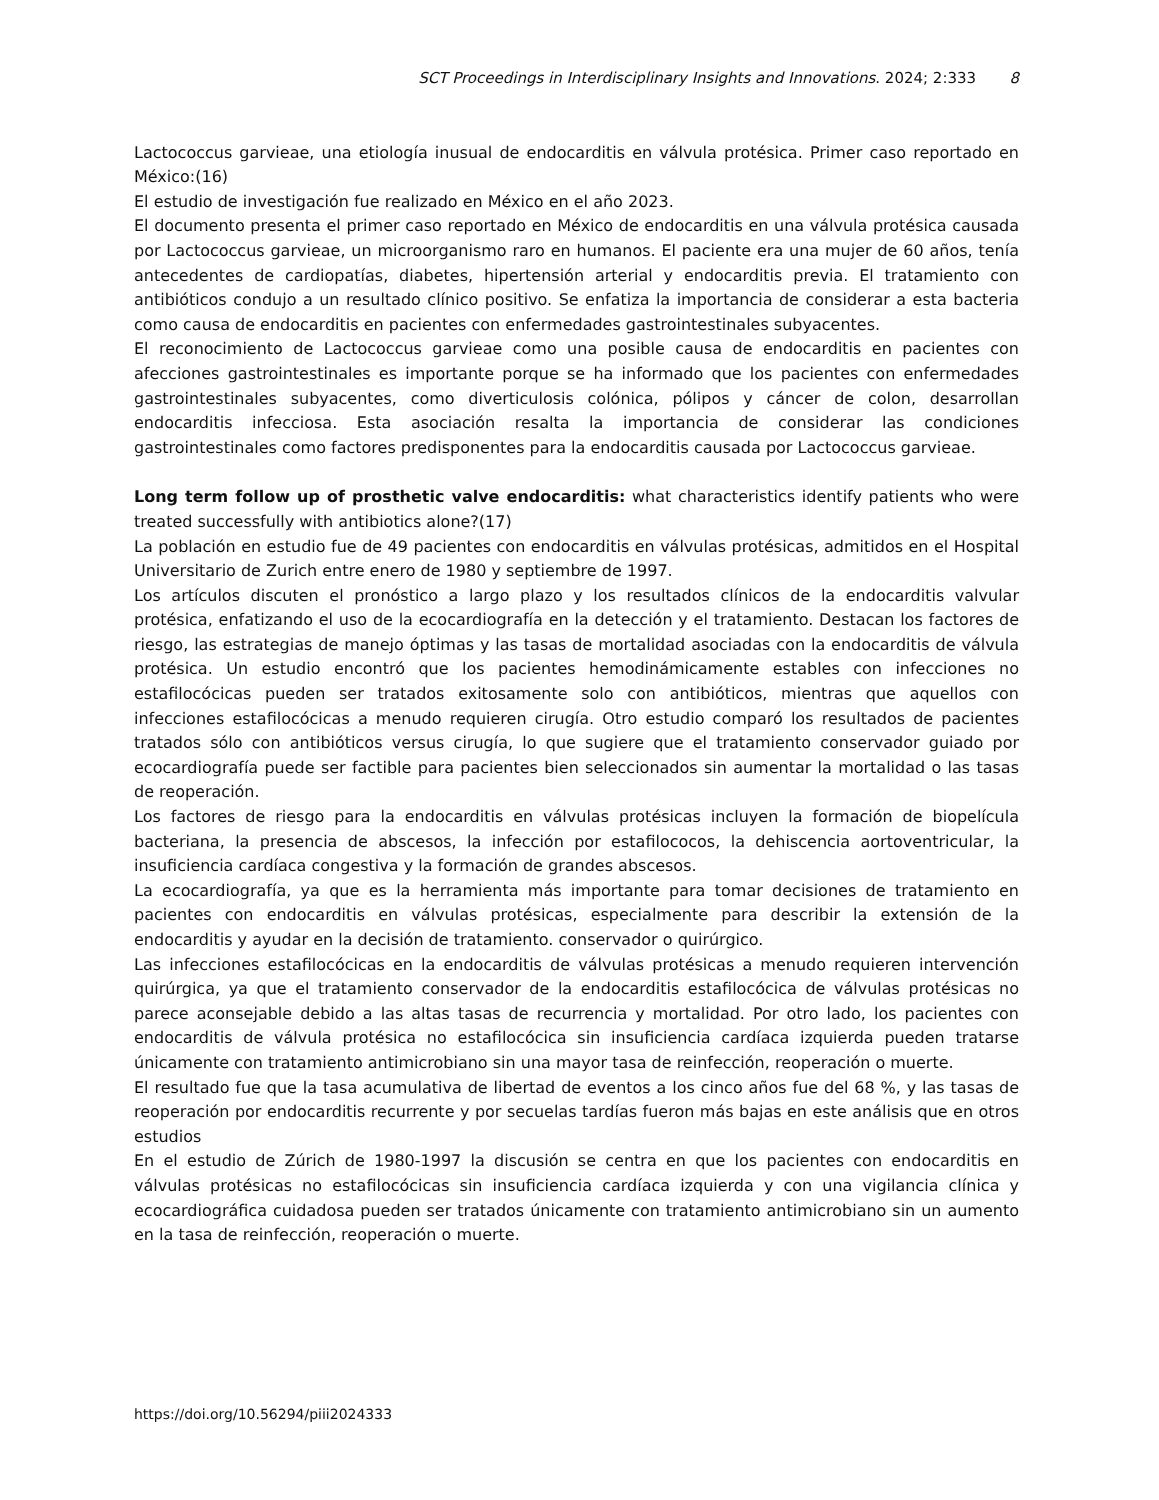SCT Proceedings in Interdisciplinary Insights and Innovations. 2024; 2:333 8
Lactococcus garvieae, una etiología inusual de endocarditis en válvula protésica. Primer caso reportado en México:(16)
El estudio de investigación fue realizado en México en el año 2023.
El documento presenta el primer caso reportado en México de endocarditis en una válvula protésica causada por Lactococcus garvieae, un microorganismo raro en humanos. El paciente era una mujer de 60 años, tenía antecedentes de cardiopatías, diabetes, hipertensión arterial y endocarditis previa. El tratamiento con antibióticos condujo a un resultado clínico positivo. Se enfatiza la importancia de considerar a esta bacteria como causa de endocarditis en pacientes con enfermedades gastrointestinales subyacentes.
El reconocimiento de Lactococcus garvieae como una posible causa de endocarditis en pacientes con afecciones gastrointestinales es importante porque se ha informado que los pacientes con enfermedades gastrointestinales subyacentes, como diverticulosis colónica, pólipos y cáncer de colon, desarrollan endocarditis infecciosa. Esta asociación resalta la importancia de considerar las condiciones gastrointestinales como factores predisponentes para la endocarditis causada por Lactococcus garvieae.
Long term follow up of prosthetic valve endocarditis: what characteristics identify patients who were treated successfully with antibiotics alone?(17)
La población en estudio fue de 49 pacientes con endocarditis en válvulas protésicas, admitidos en el Hospital Universitario de Zurich entre enero de 1980 y septiembre de 1997.
Los artículos discuten el pronóstico a largo plazo y los resultados clínicos de la endocarditis valvular protésica, enfatizando el uso de la ecocardiografía en la detección y el tratamiento. Destacan los factores de riesgo, las estrategias de manejo óptimas y las tasas de mortalidad asociadas con la endocarditis de válvula protésica. Un estudio encontró que los pacientes hemodinámicamente estables con infecciones no estafilocócicas pueden ser tratados exitosamente solo con antibióticos, mientras que aquellos con infecciones estafilocócicas a menudo requieren cirugía. Otro estudio comparó los resultados de pacientes tratados sólo con antibióticos versus cirugía, lo que sugiere que el tratamiento conservador guiado por ecocardiografía puede ser factible para pacientes bien seleccionados sin aumentar la mortalidad o las tasas de reoperación.
Los factores de riesgo para la endocarditis en válvulas protésicas incluyen la formación de biopelícula bacteriana, la presencia de abscesos, la infección por estafilococos, la dehiscencia aortoventricular, la insuficiencia cardíaca congestiva y la formación de grandes abscesos.
La ecocardiografía, ya que es la herramienta más importante para tomar decisiones de tratamiento en pacientes con endocarditis en válvulas protésicas, especialmente para describir la extensión de la endocarditis y ayudar en la decisión de tratamiento. conservador o quirúrgico.
Las infecciones estafilocócicas en la endocarditis de válvulas protésicas a menudo requieren intervención quirúrgica, ya que el tratamiento conservador de la endocarditis estafilocócica de válvulas protésicas no parece aconsejable debido a las altas tasas de recurrencia y mortalidad. Por otro lado, los pacientes con endocarditis de válvula protésica no estafilocócica sin insuficiencia cardíaca izquierda pueden tratarse únicamente con tratamiento antimicrobiano sin una mayor tasa de reinfección, reoperación o muerte.
El resultado fue que la tasa acumulativa de libertad de eventos a los cinco años fue del 68 %, y las tasas de reoperación por endocarditis recurrente y por secuelas tardías fueron más bajas en este análisis que en otros estudios
En el estudio de Zúrich de 1980-1997 la discusión se centra en que los pacientes con endocarditis en válvulas protésicas no estafilocócicas sin insuficiencia cardíaca izquierda y con una vigilancia clínica y ecocardiográfica cuidadosa pueden ser tratados únicamente con tratamiento antimicrobiano sin un aumento en la tasa de reinfección, reoperación o muerte.
https://doi.org/10.56294/piii2024333